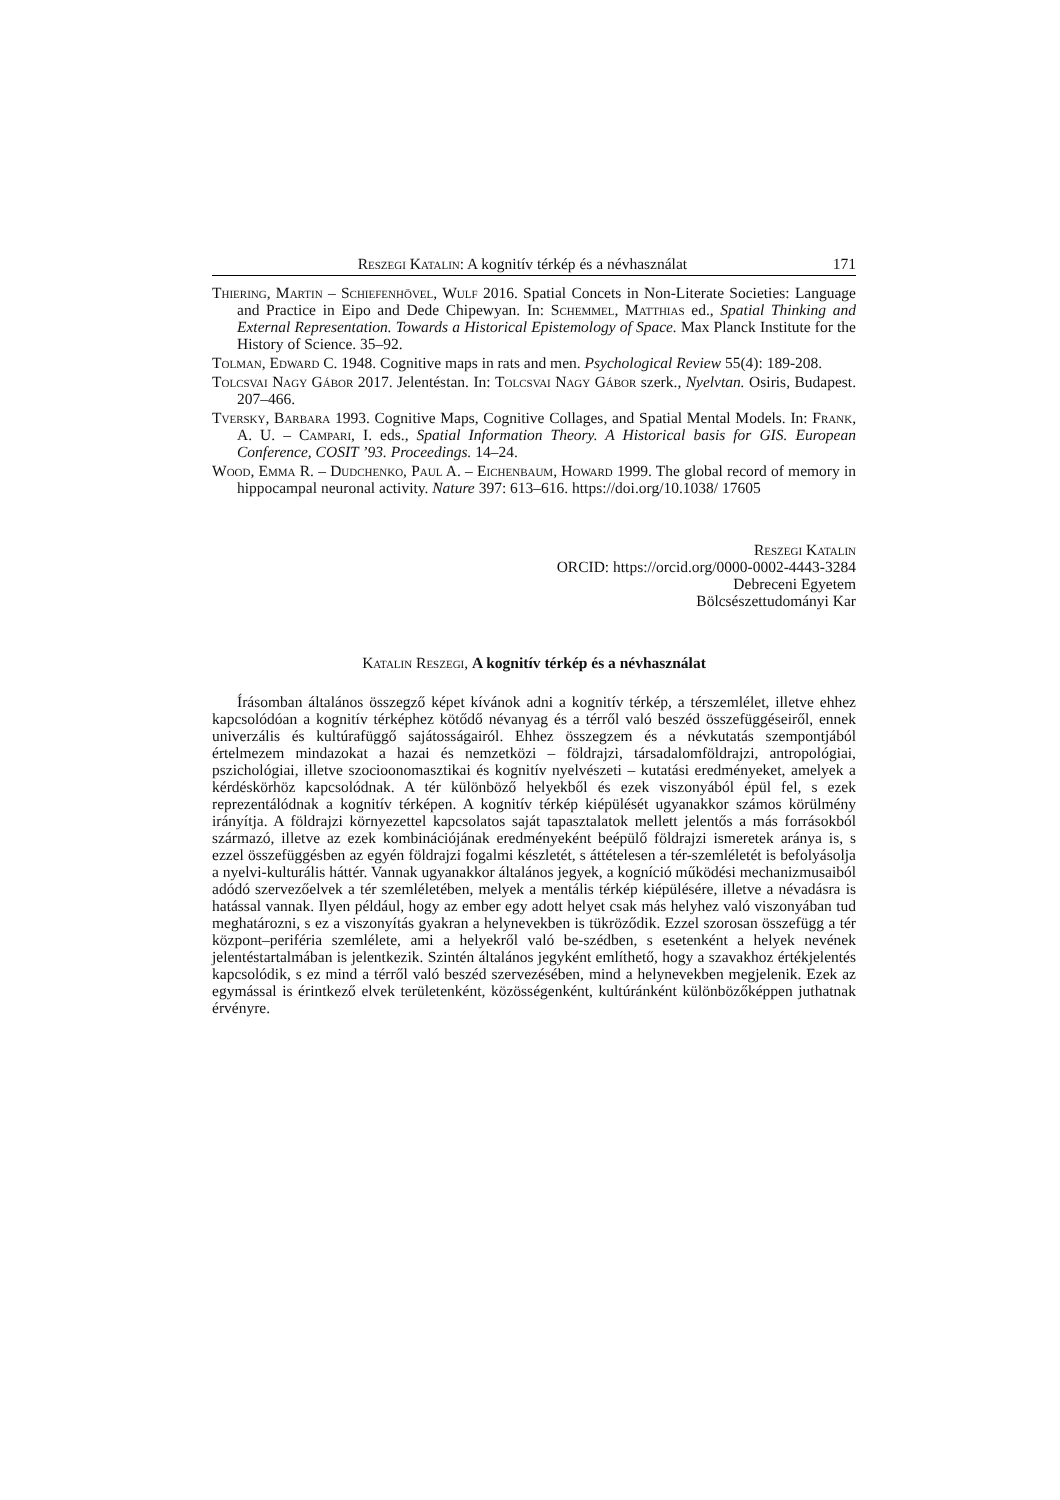Reszegi Katalin: A kognitív térkép és a névhasználat 171
Thiering, Martin – Schiefenhövel, Wulf 2016. Spatial Concets in Non-Literate Societies: Language and Practice in Eipo and Dede Chipewyan. In: Schemmel, Matthias ed., Spatial Thinking and External Representation. Towards a Historical Epistemology of Space. Max Planck Institute for the History of Science. 35–92.
Tolman, Edward C. 1948. Cognitive maps in rats and men. Psychological Review 55(4): 189-208.
Tolcsvai Nagy Gábor 2017. Jelentéstan. In: Tolcsvai Nagy Gábor szerk., Nyelvtan. Osiris, Budapest. 207–466.
Tversky, Barbara 1993. Cognitive Maps, Cognitive Collages, and Spatial Mental Models. In: Frank, A. U. – Campari, I. eds., Spatial Information Theory. A Historical basis for GIS. European Conference, COSIT ’93. Proceedings. 14–24.
Wood, Emma R. – Dudchenko, Paul A. – Eichenbaum, Howard 1999. The global record of memory in hippocampal neuronal activity. Nature 397: 613–616. https://doi.org/10.1038/ 17605
Reszegi Katalin
ORCID: https://orcid.org/0000-0002-4443-3284
Debreceni Egyetem
Bölcsészettudományi Kar
Katalin Reszegi, A kognitív térkép és a névhasználat
Írásomban általános összegző képet kívánok adni a kognitív térkép, a térszemlélet, illetve ehhez kapcsolódóan a kognitív térképhez kötődő névanyag és a térről való beszéd összefüggéseiről, ennek univerzális és kultúrafüggő sajátosságairól. Ehhez összegzem és a névkutatás szempontjából értelmezem mindazokat a hazai és nemzetközi – földrajzi, társadalomföldrajzi, antropológiai, pszichológiai, illetve szocioonomasztikai és kognitív nyelvészeti – kutatási eredményeket, amelyek a kérdéskörhöz kapcsolódnak. A tér különböző helyekből és ezek viszonyából épül fel, s ezek reprezentálódnak a kognitív térképen. A kognitív térkép kiépülését ugyanakkor számos körülmény irányítja. A földrajzi környezettel kapcsolatos saját tapasztalatok mellett jelentős a más forrásokból származó, illetve az ezek kombinációjának eredményeként beépülő földrajzi ismeretek aránya is, s ezzel összefüggésben az egyén földrajzi fogalmi készletét, s áttételesen a tér-szemléletét is befolyásolja a nyelvi-kulturális háttér. Vannak ugyanakkor általános jegyek, a kogníció működési mechanizmusaiból adódó szervezőelvek a tér szemléletében, melyek a mentális térkép kiépülésére, illetve a névadásra is hatással vannak. Ilyen például, hogy az ember egy adott helyet csak más helyhez való viszonyában tud meghatározni, s ez a viszonyítás gyakran a helynevekben is tükröződik. Ezzel szorosan összefügg a tér központ–periféria szemlélete, ami a helyekről való be-szédben, s esetenként a helyek nevének jelentéstartalmában is jelentkezik. Szintén általános jegyként említhető, hogy a szavakhoz értékjelentés kapcsolódik, s ez mind a térről való beszéd szervezésében, mind a helynevekben megjelenik. Ezek az egymással is érintkező elvek területenként, közösségenként, kultúránként különbözőképpen juthatnak érvényre.